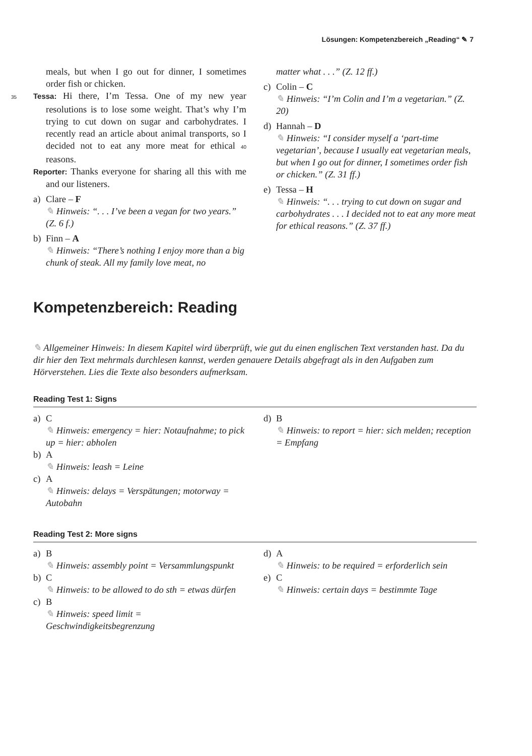Lösungen: Kompetenzbereich „Reading“ ✎ 7
meals, but when I go out for dinner, I sometimes order fish or chicken.
35 Tessa: Hi there, I’m Tessa. One of my new year resolutions is to lose some weight. That’s why I’m trying to cut down on sugar and carbohydrates. I recently read an article about animal transports, so I decided not to eat any more meat for ethical 40 reasons.
Reporter: Thanks everyone for sharing all this with me and our listeners.
a) Clare – F
✎ Hinweis: “. . . I’ve been a vegan for two years.” (Z. 6 f.)
b) Finn – A
✎ Hinweis: “There’s nothing I enjoy more than a big chunk of steak. All my family love meat, no
matter what . . .” (Z. 12 ff.)
c) Colin – C
✎ Hinweis: “I’m Colin and I’m a vegetarian.” (Z. 20)
d) Hannah – D
✎ Hinweis: “I consider myself a ‘part-time vegetarian’, because I usually eat vegetarian meals, but when I go out for dinner, I sometimes order fish or chicken.” (Z. 31 ff.)
e) Tessa – H
✎ Hinweis: “. . . trying to cut down on sugar and carbohydrates . . . I decided not to eat any more meat for ethical reasons.” (Z. 37 ff.)
Kompetenzbereich: Reading
✎ Allgemeiner Hinweis: In diesem Kapitel wird überprüft, wie gut du einen englischen Text verstanden hast. Da du dir hier den Text mehrmals durchlesen kannst, werden genauere Details abgefragt als in den Aufgaben zum Hörverstehen. Lies die Texte also besonders aufmerksam.
Reading Test 1: Signs
a) C
✎ Hinweis: emergency = hier: Notaufnahme; to pick up = hier: abholen
b) A
✎ Hinweis: leash = Leine
c) A
✎ Hinweis: delays = Verspätungen; motorway = Autobahn
d) B
✎ Hinweis: to report = hier: sich melden; reception = Empfang
Reading Test 2: More signs
a) B
✎ Hinweis: assembly point = Versammlungspunkt
b) C
✎ Hinweis: to be allowed to do sth = etwas dürfen
c) B
✎ Hinweis: speed limit = Geschwindigkeitsbegrenzung
d) A
✎ Hinweis: to be required = erforderlich sein
e) C
✎ Hinweis: certain days = bestimmte Tage